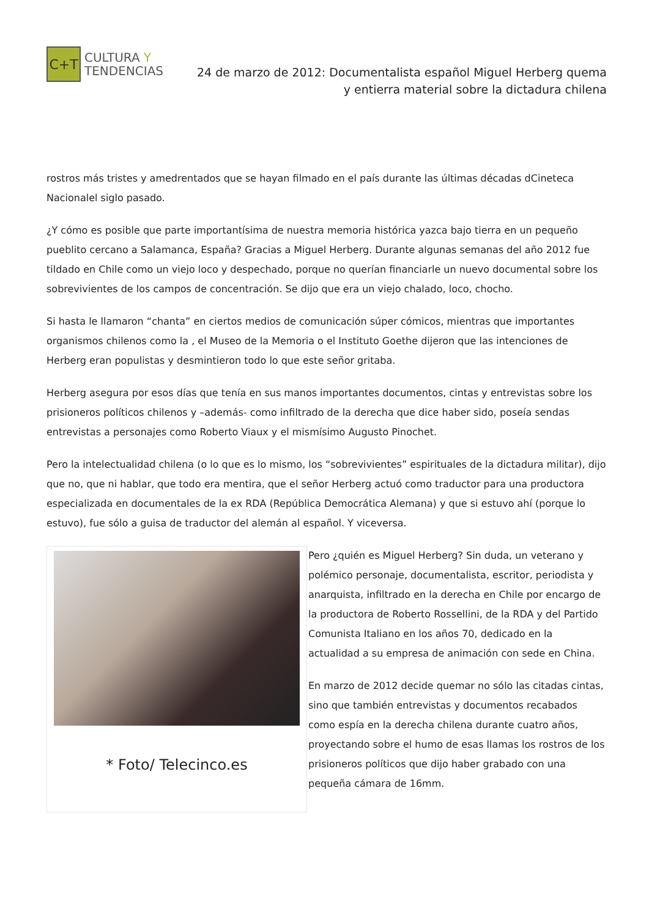C+T
CULTURA Y
TENDENCIAS
24 de marzo de 2012: Documentalista español Miguel Herberg quema y entierra material sobre la dictadura chilena
rostros más tristes y amedrentados que se hayan filmado en el país durante las últimas décadas dCineteca Nacionalel siglo pasado.
¿Y cómo es posible que parte importantísima de nuestra memoria histórica yazca bajo tierra en un pequeño pueblito cercano a Salamanca, España? Gracias a Miguel Herberg. Durante algunas semanas del año 2012 fue tildado en Chile como un viejo loco y despechado, porque no querían financiarle un nuevo documental sobre los sobrevivientes de los campos de concentración. Se dijo que era un viejo chalado, loco, chocho.
Si hasta le llamaron “chanta” en ciertos medios de comunicación súper cómicos, mientras que importantes organismos chilenos como la , el Museo de la Memoria o el Instituto Goethe dijeron que las intenciones de Herberg eran populistas y desmintieron todo lo que este señor gritaba.
Herberg asegura por esos días que tenía en sus manos importantes documentos, cintas y entrevistas sobre los prisioneros políticos chilenos y –además- como infiltrado de la derecha que dice haber sido, poseía sendas entrevistas a personajes como Roberto Viaux y el mismísimo Augusto Pinochet.
Pero la intelectualidad chilena (o lo que es lo mismo, los “sobrevivientes” espirituales de la dictadura militar), dijo que no, que ni hablar, que todo era mentira, que el señor Herberg actuó como traductor para una productora especializada en documentales de la ex RDA (República Democrática Alemana) y que si estuvo ahí (porque lo estuvo), fue sólo a guisa de traductor del alemán al español. Y viceversa.
* Foto/ Telecinco.es
Pero ¿quién es Miguel Herberg? Sin duda, un veterano y polémico personaje, documentalista, escritor, periodista y anarquista, infiltrado en la derecha en Chile por encargo de la productora de Roberto Rossellini, de la RDA y del Partido Comunista Italiano en los años 70, dedicado en la actualidad a su empresa de animación con sede en China.
En marzo de 2012 decide quemar no sólo las citadas cintas, sino que también entrevistas y documentos recabados como espía en la derecha chilena durante cuatro años, proyectando sobre el humo de esas llamas los rostros de los prisioneros políticos que dijo haber grabado con una pequeña cámara de 16mm.